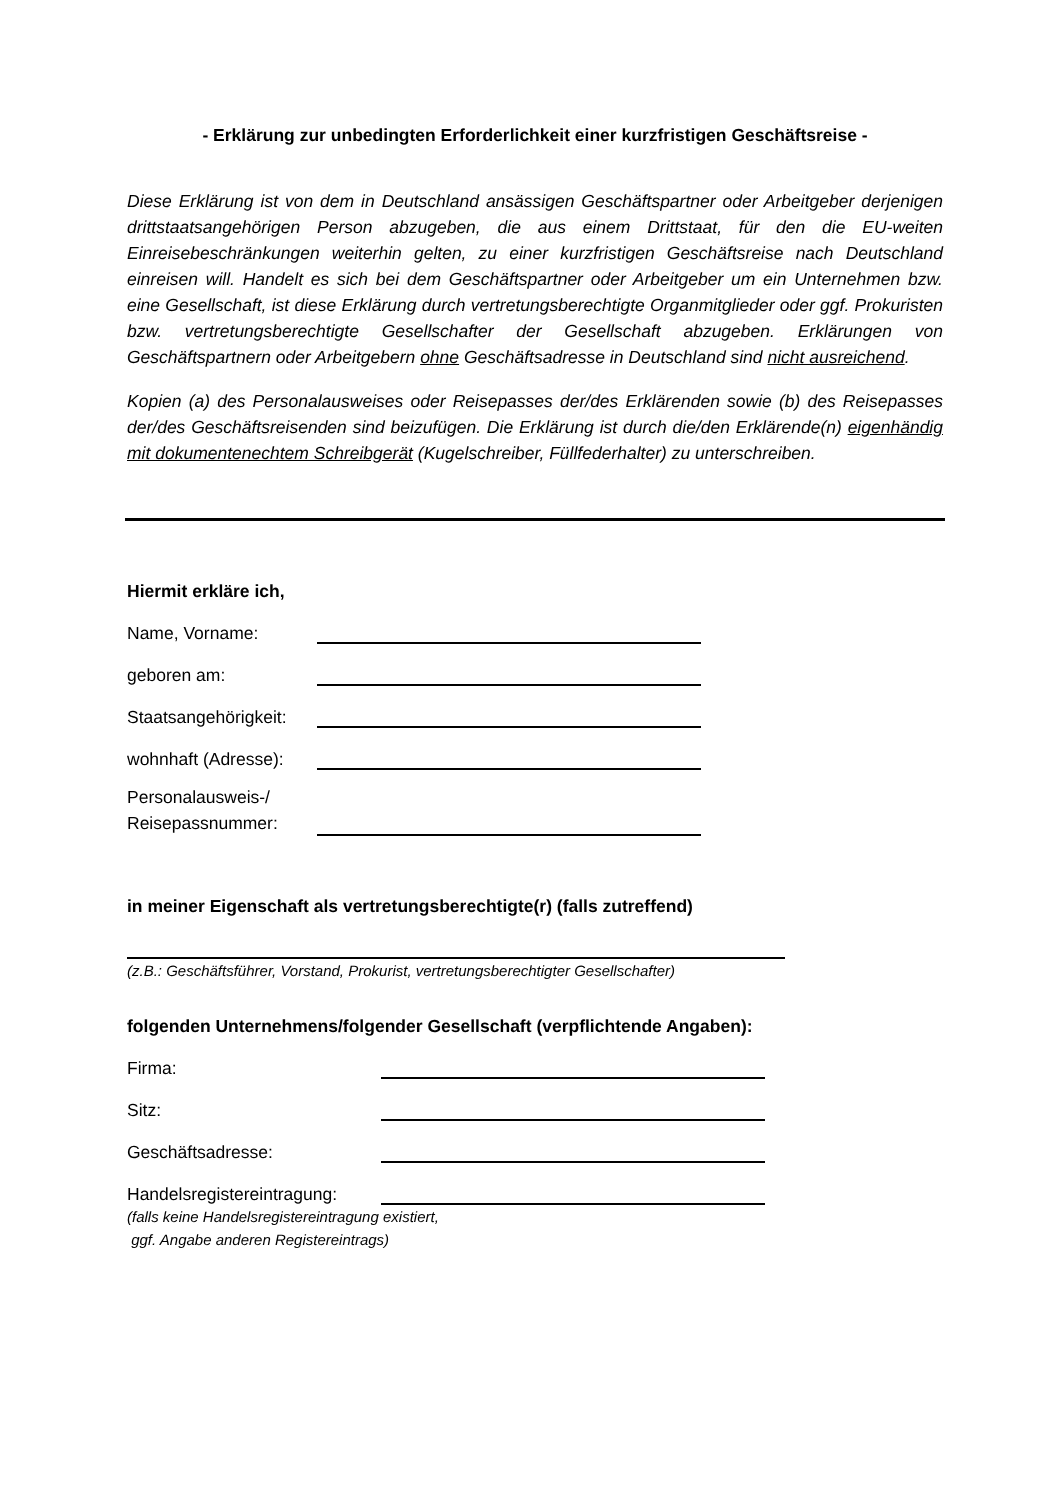- Erklärung zur unbedingten Erforderlichkeit einer kurzfristigen Geschäftsreise -
Diese Erklärung ist von dem in Deutschland ansässigen Geschäftspartner oder Arbeitgeber derjenigen drittstaatsangehörigen Person abzugeben, die aus einem Drittstaat, für den die EU-weiten Einreisebeschränkungen weiterhin gelten, zu einer kurzfristigen Geschäftsreise nach Deutschland einreisen will. Handelt es sich bei dem Geschäftspartner oder Arbeitgeber um ein Unternehmen bzw. eine Gesellschaft, ist diese Erklärung durch vertretungsberechtigte Organmitglieder oder ggf. Prokuristen bzw. vertretungsberechtigte Gesellschafter der Gesellschaft abzugeben. Erklärungen von Geschäftspartnern oder Arbeitgebern ohne Geschäftsadresse in Deutschland sind nicht ausreichend.
Kopien (a) des Personalausweises oder Reisepasses der/des Erklärenden sowie (b) des Reisepasses der/des Geschäftsreisenden sind beizufügen. Die Erklärung ist durch die/den Erklärende(n) eigenhändig mit dokumentenechtem Schreibgerät (Kugelschreiber, Füllfederhalter) zu unterschreiben.
Hiermit erkläre ich,
Name, Vorname:
geboren am:
Staatsangehörigkeit:
wohnhaft (Adresse):
Personalausweis-/
Reisepassnummer:
in meiner Eigenschaft als vertretungsberechtigte(r) (falls zutreffend)
(z.B.: Geschäftsführer, Vorstand, Prokurist, vertretungsberechtigter Gesellschafter)
folgenden Unternehmens/folgender Gesellschaft (verpflichtende Angaben):
Firma:
Sitz:
Geschäftsadresse:
Handelsregistereintragung:
(falls keine Handelsregistereintragung existiert,
ggf. Angabe anderen Registereintrags)